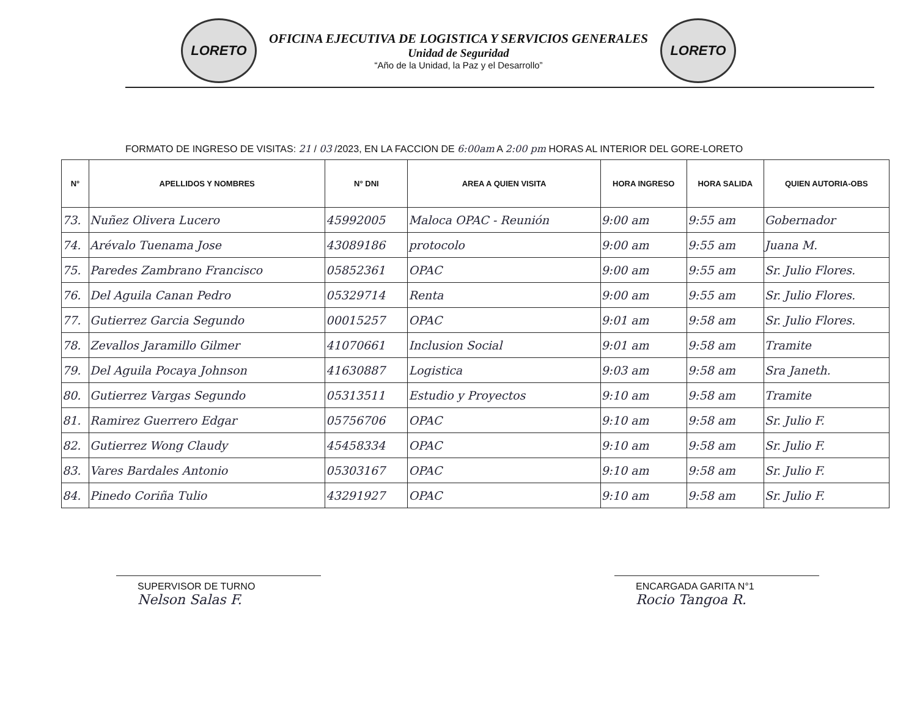LORETO
OFICINA EJECUTIVA DE LOGISTICA Y SERVICIOS GENERALES
Unidad de Seguridad
“Año de la Unidad, la Paz y el Desarrollo”
LORETO
FORMATO DE INGRESO DE VISITAS: 21 / 03 /2023, EN LA FACCION DE 6:00am A 2:00 pm HORAS AL INTERIOR DEL GORE-LORETO
| N° | APELLIDOS Y NOMBRES | N° DNI | AREA A QUIEN VISITA | HORA INGRESO | HORA SALIDA | QUIEN AUTORIA-OBS |
| --- | --- | --- | --- | --- | --- | --- |
| 73. | Nuñez Olivera Lucero | 45992005 | Maloca OPAC - Reunión | 9:00 am | 9:55 am | Gobernador |
| 74. | Arévalo Tuenama Jose | 43089186 | protocolo | 9:00 am | 9:55 am | Juana M. |
| 75. | Paredes Zambrano Francisco | 05852361 | OPAC | 9:00 am | 9:55 am | Sr. Julio Flores. |
| 76. | Del Aguila Canan Pedro | 05329714 | Renta | 9:00 am | 9:55 am | Sr. Julio Flores. |
| 77. | Gutierrez Garcia Segundo | 00015257 | OPAC | 9:01 am | 9:58 am | Sr. Julio Flores. |
| 78. | Zevallos Jaramillo Gilmer | 41070661 | Inclusion Social | 9:01 am | 9:58 am | Tramite |
| 79. | Del Aguila Pocaya Johnson | 41630887 | Logistica | 9:03 am | 9:58 am | Sra Janeth. |
| 80. | Gutierrez Vargas Segundo | 05313511 | Estudio y Proyectos | 9:10 am | 9:58 am | Tramite |
| 81. | Ramirez Guerrero Edgar | 05756706 | OPAC | 9:10 am | 9:58 am | Sr. Julio F. |
| 82. | Gutierrez Wong Claudy | 45458334 | OPAC | 9:10 am | 9:58 am | Sr. Julio F. |
| 83. | Vares Bardales Antonio | 05303167 | OPAC | 9:10 am | 9:58 am | Sr. Julio F. |
| 84. | Pinedo Coriña Tulio | 43291927 | OPAC | 9:10 am | 9:58 am | Sr. Julio F. |
SUPERVISOR DE TURNO
Nelson Salas F.
ENCARGADA GARITA N°1
Rocio Tangoa R.